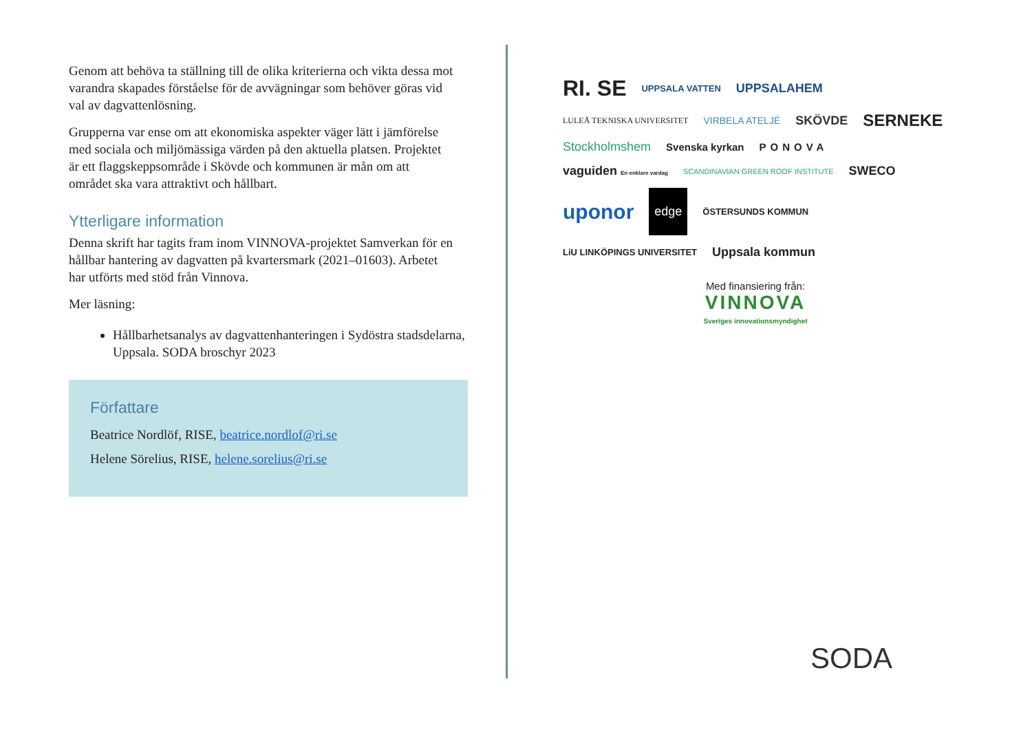Genom att behöva ta ställning till de olika kriterierna och vikta dessa mot varandra skapades förståelse för de avvägningar som behöver göras vid val av dagvattenlösning.
Grupperna var ense om att ekonomiska aspekter väger lätt i jämförelse med sociala och miljömässiga värden på den aktuella platsen. Projektet är ett flaggskeppsområde i Skövde och kommunen är mån om att området ska vara attraktivt och hållbart.
Ytterligare information
Denna skrift har tagits fram inom VINNOVA-projektet Samverkan för en hållbar hantering av dagvatten på kvartersmark (2021–01603). Arbetet har utförts med stöd från Vinnova.
Mer läsning:
Hållbarhetsanalys av dagvattenhanteringen i Sydöstra stadsdelarna, Uppsala. SODA broschyr 2023
Författare
Beatrice Nordlöf, RISE, beatrice.nordlof@ri.se
Helene Sörelius, RISE, helene.sorelius@ri.se
RI. SE UPPSALA VATTEN UPPSALAHEM LULEÅ TEKNISKA UNIVERSITET VIRBELA ATELJÉ SKÖVDE SERNEKE Stockholmshem Svenska kyrkan PONOVA vaguiden En enklare vardag SCANDINAVIAN GREEN ROOF INSTITUTE SWECO uponor edge ÖSTERSUNDS KOMMUN LiU LINKÖPINGS UNIVERSITET Uppsala kommun
Med finansiering från:
VINNOVA
Sveriges innovationsmyndighet
SODA